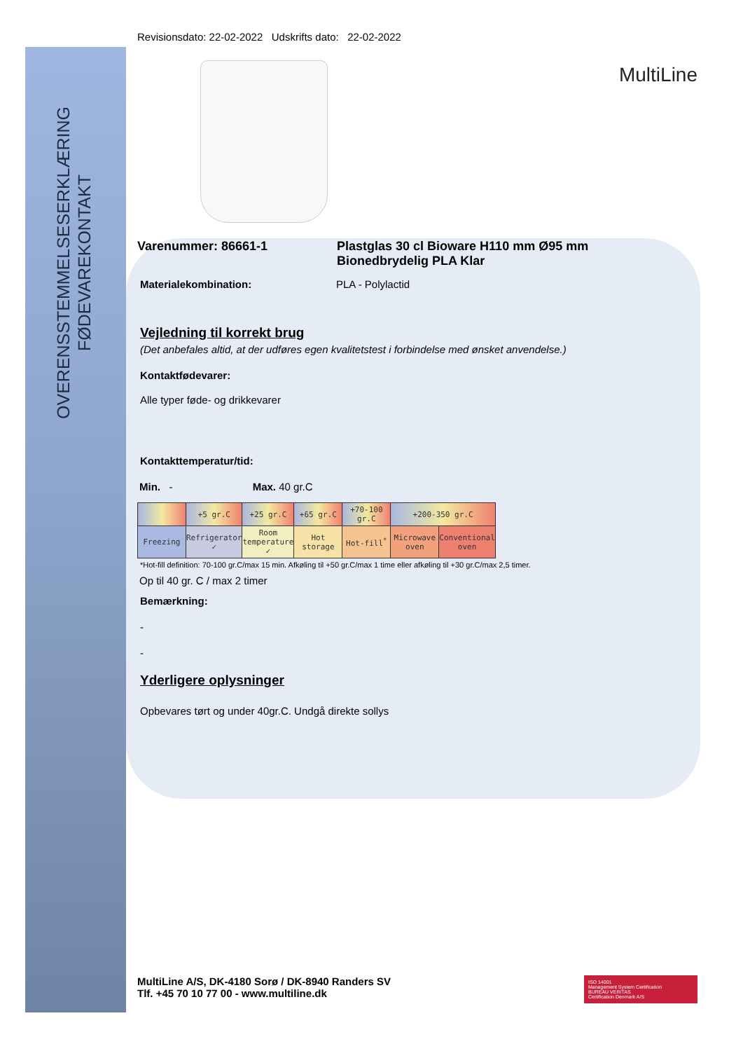OVERENSSTEMMELSESERKLÆRING
FØDEVAREKONTAKT
Revisionsdato: 22-02-2022 Udskrifts dato: 22-02-2022
MultiLine
Varenummer: 86661-1 Plastglas 30 cl Bioware H110 mm Ø95 mm
Bionedbrydelig PLA Klar
Materialekombination: PLA - Polylactid
Vejledning til korrekt brug
(Det anbefales altid, at der udføres egen kvalitetstest i forbindelse med ønsket anvendelse.)
Kontaktfødevarer:
Alle typer føde- og drikkevarer
Kontakttemperatur/tid:
Min. - Max. 40 gr.C
| | +5 gr.C | +25 gr.C | +65 gr.C | +70-100 gr.C | +200-350 gr.C | |
| --- | --- | --- | --- | --- | --- | --- |
| Freezing | Refrigerator ✓ | Room temperature ✓ | Hot storage | Hot-fill<sup>*</sup> | Microwave oven | Conventional oven |
*Hot-fill definition: 70-100 gr.C/max 15 min. Afkøling til +50 gr.C/max 1 time eller afkøling til +30 gr.C/max 2,5 timer.
Op til 40 gr. C / max 2 timer
Bemærkning:
-
-
Yderligere oplysninger
Opbevares tørt og under 40gr.C. Undgå direkte sollys
MultiLine A/S, DK-4180 Sorø / DK-8940 Randers SV
Tlf. +45 70 10 77 00 - www.multiline.dk
ISO 14001
Management System Certification
BUREAU VERITAS
Certification Denmark A/S